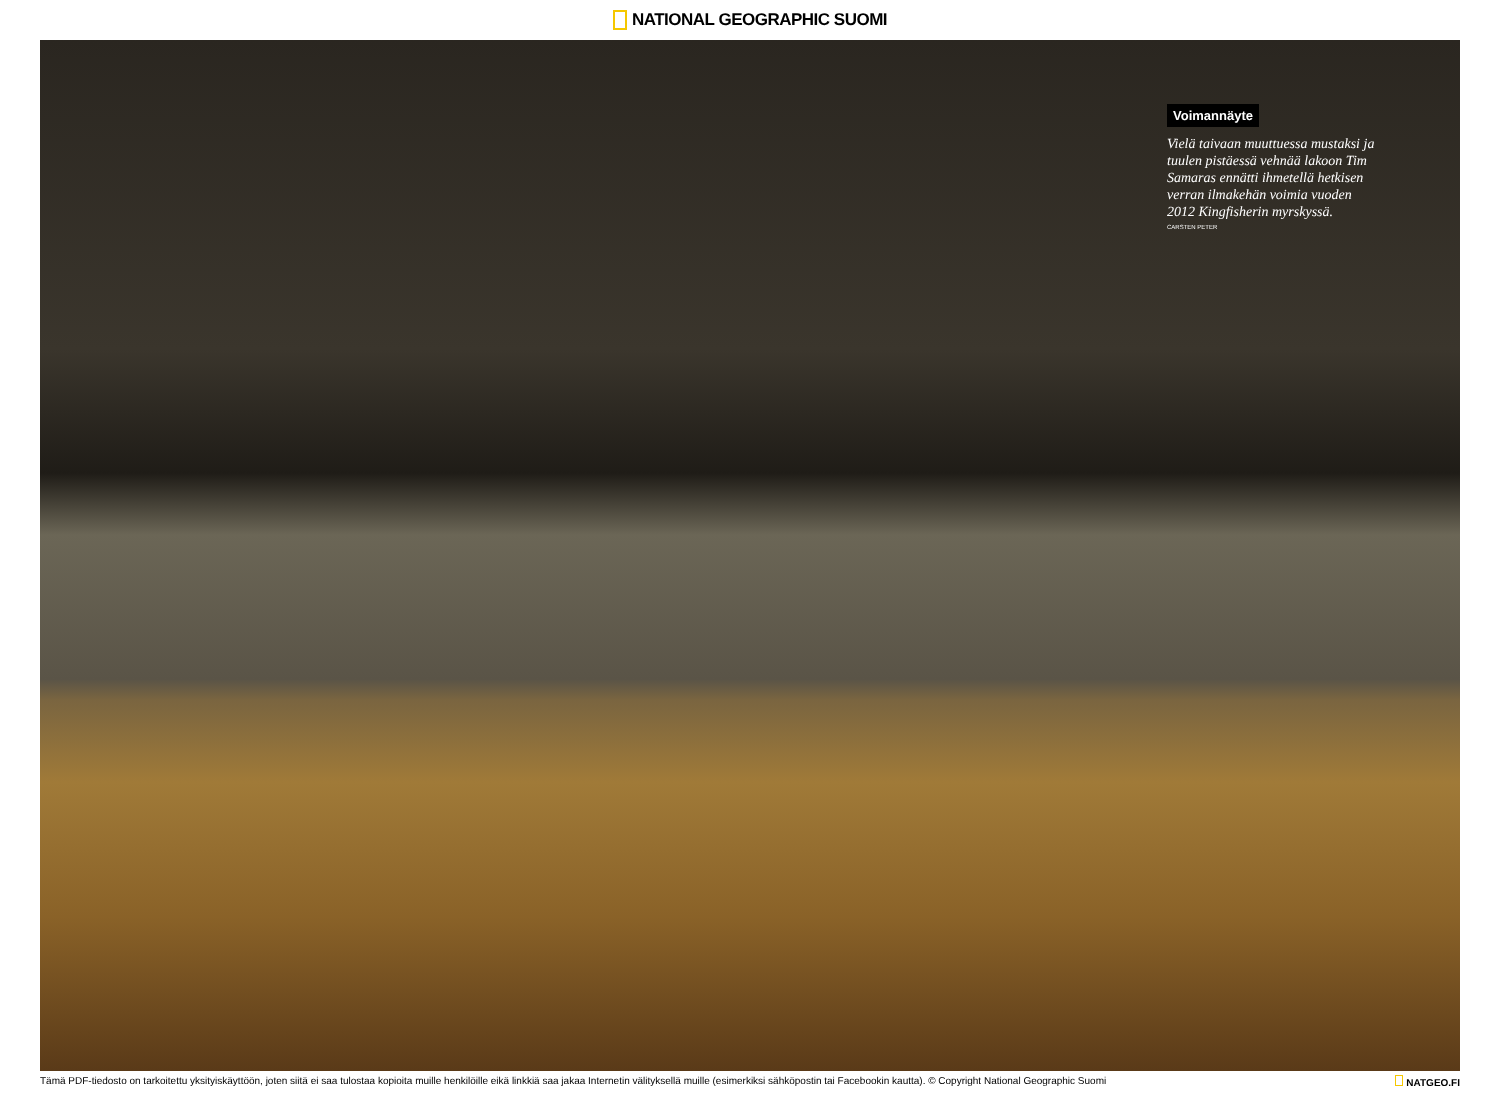NATIONAL GEOGRAPHIC SUOMI
Voimannäyte
Vielä taivaan muuttuessa mustaksi ja tuulen pistäessä vehnää lakoon Tim Samaras ennätti ihmetellä hetkisen verran ilmakehän voimia vuoden 2012 Kingfisherin myrskyssä.
CARSTEN PETER
Tämä PDF-tiedosto on tarkoitettu yksityiskäyttöön, joten siitä ei saa tulostaa kopioita muille henkilöille eikä linkkiä saa jakaa Internetin välityksellä muille (esimerkiksi sähköpostin tai Facebookin kautta). © Copyright National Geographic Suomi NATGEO.FI